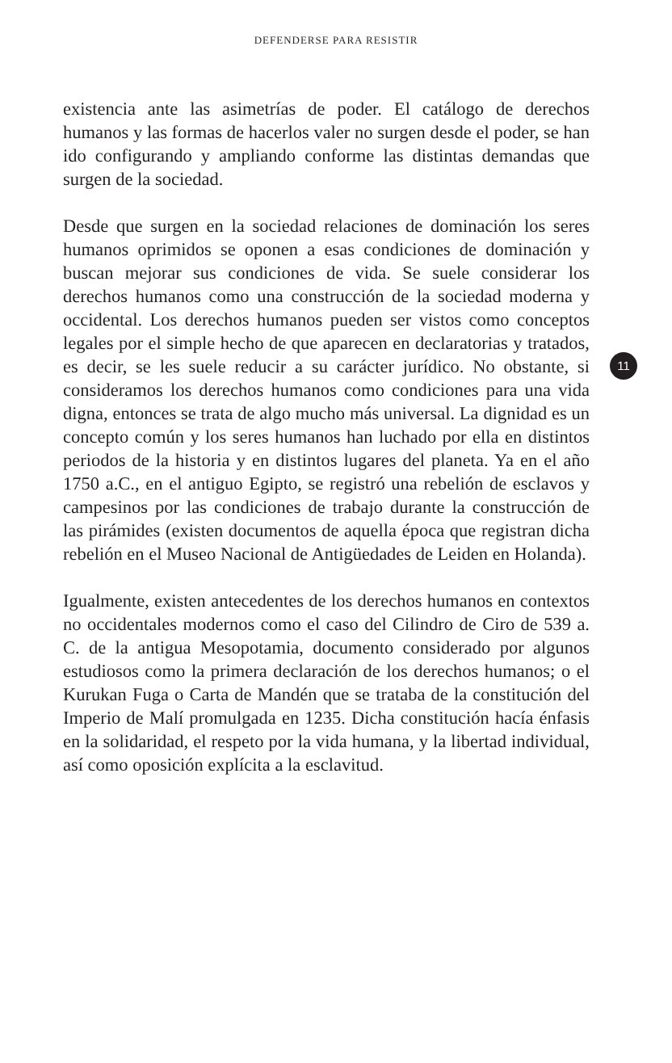DEFENDERSE PARA RESISTIR
existencia ante las asimetrías de poder. El catálogo de derechos humanos y las formas de hacerlos valer no surgen desde el poder, se han ido configurando y ampliando conforme las distintas demandas que surgen de la sociedad.
Desde que surgen en la sociedad relaciones de dominación los seres humanos oprimidos se oponen a esas condiciones de dominación y buscan mejorar sus condiciones de vida. Se suele considerar los derechos humanos como una construcción de la sociedad moderna y occidental. Los derechos humanos pueden ser vistos como conceptos legales por el simple hecho de que aparecen en declaratorias y tratados, es decir, se les suele reducir a su carácter jurídico. No obstante, si consideramos los derechos humanos como condiciones para una vida digna, entonces se trata de algo mucho más universal. La dignidad es un concepto común y los seres humanos han luchado por ella en distintos periodos de la historia y en distintos lugares del planeta. Ya en el año 1750 a.C., en el antiguo Egipto, se registró una rebelión de esclavos y campesinos por las condiciones de trabajo durante la construcción de las pirámides (existen documentos de aquella época que registran dicha rebelión en el Museo Nacional de Antigüedades de Leiden en Holanda).
Igualmente, existen antecedentes de los derechos humanos en contextos no occidentales modernos como el caso del Cilindro de Ciro de 539 a. C. de la antigua Mesopotamia, documento considerado por algunos estudiosos como la primera declaración de los derechos humanos; o el Kurukan Fuga o Carta de Mandén que se trataba de la constitución del Imperio de Malí promulgada en 1235. Dicha constitución hacía énfasis en la solidaridad, el respeto por la vida humana, y la libertad individual, así como oposición explícita a la esclavitud.
11